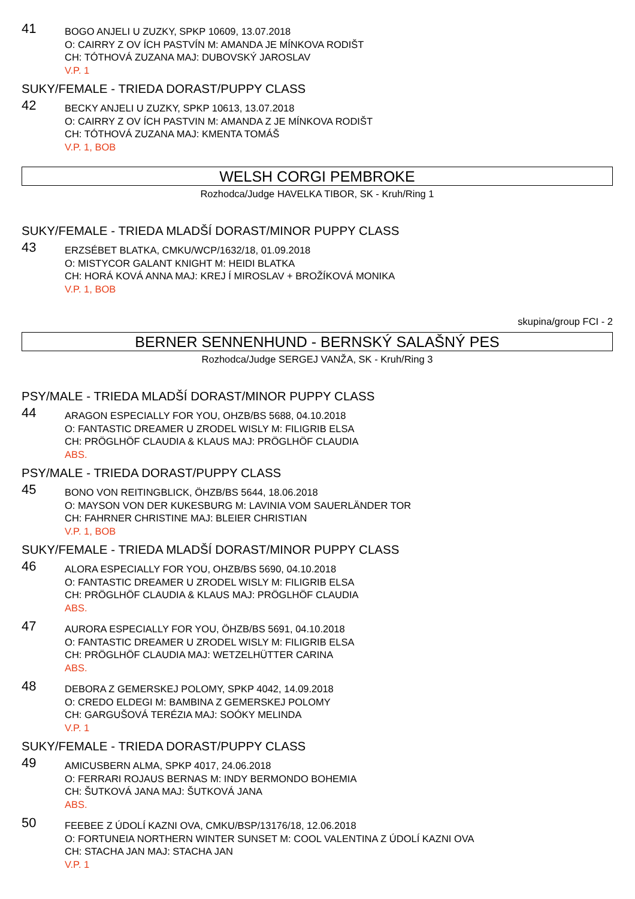41
BOGO ANJELI U ZUZKY, SPKP 10609, 13.07.2018
O: CAIRRY Z OV ÍCH PASTVÍN M: AMANDA JE MÍNKOVA RODIŠT
CH: TÓTHOVÁ ZUZANA MAJ: DUBOVSKÝ JAROSLAV
V.P. 1
SUKY/FEMALE - TRIEDA DORAST/PUPPY CLASS
42
BECKY ANJELI U ZUZKY, SPKP 10613, 13.07.2018
O: CAIRRY Z OV ÍCH PASTVIN M: AMANDA Z JE MÍNKOVA RODIŠT
CH: TÓTHOVÁ ZUZANA MAJ: KMENTA TOMÁŠ
V.P. 1, BOB
WELSH CORGI PEMBROKE
Rozhodca/Judge HAVELKA TIBOR, SK - Kruh/Ring 1
SUKY/FEMALE - TRIEDA MLADŠÍ DORAST/MINOR PUPPY CLASS
43
ERZSÉBET BLATKA, CMKU/WCP/1632/18, 01.09.2018
O: MISTYCOR GALANT KNIGHT M: HEIDI BLATKA
CH: HORÁ KOVÁ ANNA MAJ: KREJ Í MIROSLAV + BROŽÍKOVÁ MONIKA
V.P. 1, BOB
skupina/group FCI - 2
BERNER SENNENHUND - BERNSKÝ SALAŠNÝ PES
Rozhodca/Judge SERGEJ VANŽA, SK - Kruh/Ring 3
PSY/MALE - TRIEDA MLADŠÍ DORAST/MINOR PUPPY CLASS
44
ARAGON ESPECIALLY FOR YOU, OHZB/BS 5688, 04.10.2018
O: FANTASTIC DREAMER U ZRODEL WISLY M: FILIGRIB ELSA
CH: PRÖGLHÖF CLAUDIA & KLAUS MAJ: PRÖGLHÖF CLAUDIA
ABS.
PSY/MALE - TRIEDA DORAST/PUPPY CLASS
45
BONO VON REITINGBLICK, ÖHZB/BS 5644, 18.06.2018
O: MAYSON VON DER KUKESBURG M: LAVINIA VOM SAUERLÄNDER TOR
CH: FAHRNER CHRISTINE MAJ: BLEIER CHRISTIAN
V.P. 1, BOB
SUKY/FEMALE - TRIEDA MLADŠÍ DORAST/MINOR PUPPY CLASS
46
ALORA ESPECIALLY FOR YOU, OHZB/BS 5690, 04.10.2018
O: FANTASTIC DREAMER U ZRODEL WISLY M: FILIGRIB ELSA
CH: PRÖGLHÖF CLAUDIA & KLAUS MAJ: PRÖGLHÖF CLAUDIA
ABS.
47
AURORA ESPECIALLY FOR YOU, ÖHZB/BS 5691, 04.10.2018
O: FANTASTIC DREAMER U ZRODEL WISLY M: FILIGRIB ELSA
CH: PRÖGLHÖF CLAUDIA MAJ: WETZELHÜTTER CARINA
ABS.
48
DEBORA Z GEMERSKEJ POLOMY, SPKP 4042, 14.09.2018
O: CREDO ELDEGI M: BAMBINA Z GEMERSKEJ POLOMY
CH: GARGUŠOVÁ TERÉZIA MAJ: SOÓKY MELINDA
V.P. 1
SUKY/FEMALE - TRIEDA DORAST/PUPPY CLASS
49
AMICUSBERN ALMA, SPKP 4017, 24.06.2018
O: FERRARI ROJAUS BERNAS M: INDY BERMONDO BOHEMIA
CH: ŠUTKOVÁ JANA MAJ: ŠUTKOVÁ JANA
ABS.
50
FEEBEE Z ÚDOLÍ KAZNI OVA, CMKU/BSP/13176/18, 12.06.2018
O: FORTUNEIA NORTHERN WINTER SUNSET M: COOL VALENTINA Z ÚDOLÍ KAZNI OVA
CH: STACHA JAN MAJ: STACHA JAN
V.P. 1